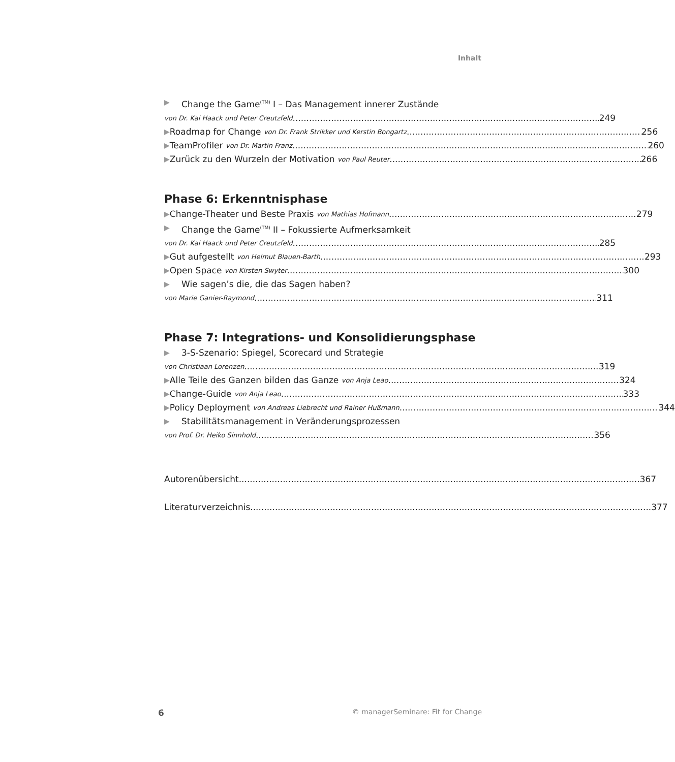Inhalt
▶ Change the Game<sup>(TM)</sup> I – Das Management innerer Zustände
von Dr. Kai Haack und Peter Creutzfeld 249
▶ Roadmap for Change von Dr. Frank Strikker und Kerstin Bongartz 256
▶ TeamProfiler von Dr. Martin Franz 260
▶ Zurück zu den Wurzeln der Motivation von Paul Reuter 266
Phase 6: Erkenntnisphase
▶ Change-Theater und Beste Praxis von Mathias Hofmann 279
▶ Change the Game<sup>(TM)</sup> II – Fokussierte Aufmerksamkeit
von Dr. Kai Haack und Peter Creutzfeld 285
▶ Gut aufgestellt von Helmut Blauen-Barth 293
▶ Open Space von Kirsten Swyter 300
▶ Wie sagen’s die, die das Sagen haben?
von Marie Ganier-Raymond 311
Phase 7: Integrations- und Konsolidierungsphase
▶ 3-S-Szenario: Spiegel, Scorecard und Strategie
von Christiaan Lorenzen 319
▶ Alle Teile des Ganzen bilden das Ganze von Anja Leao 324
▶ Change-Guide von Anja Leao 333
▶ Policy Deployment von Andreas Liebrecht und Rainer Hußmann 344
▶ Stabilitätsmanagement in Veränderungsprozessen
von Prof. Dr. Heiko Sinnhold 356
Autorenübersicht 367
Literaturverzeichnis 377
6
© managerSeminare: Fit for Change